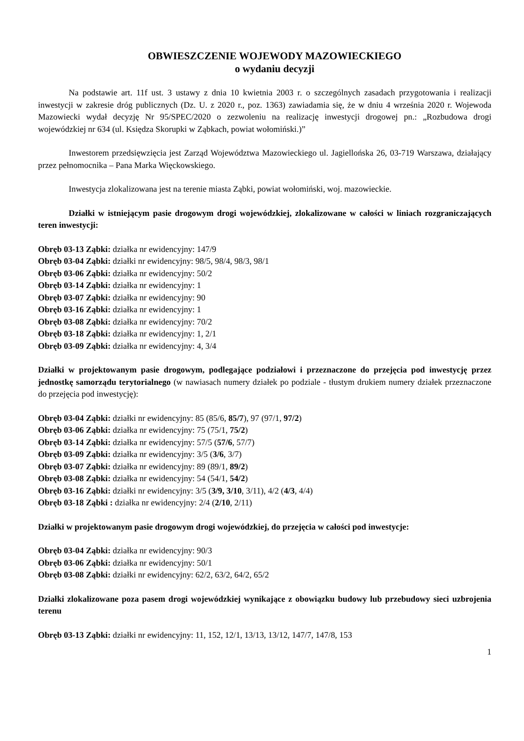OBWIESZCZENIE WOJEWODY MAZOWIECKIEGO
o wydaniu decyzji
Na podstawie art. 11f ust. 3 ustawy z dnia 10 kwietnia 2003 r. o szczególnych zasadach przygotowania i realizacji inwestycji w zakresie dróg publicznych (Dz. U. z 2020 r., poz. 1363) zawiadamia się, że w dniu 4 września 2020 r. Wojewoda Mazowiecki wydał decyzję Nr 95/SPEC/2020 o zezwoleniu na realizację inwestycji drogowej pn.: „Rozbudowa drogi wojewódzkiej nr 634 (ul. Księdza Skorupki w Ząbkach, powiat wołomiński.)”
Inwestorem przedsięwzięcia jest Zarząd Województwa Mazowieckiego ul. Jagiellońska 26, 03-719 Warszawa, działający przez pełnomocnika – Pana Marka Więckowskiego.
Inwestycja zlokalizowana jest na terenie miasta Ząbki, powiat wołomiński, woj. mazowieckie.
Działki w istniejącym pasie drogowym drogi wojewódzkiej, zlokalizowane w całości w liniach rozgraniczających teren inwestycji:
Obręb 03-13 Ząbki: działka nr ewidencyjny: 147/9
Obręb 03-04 Ząbki: działki nr ewidencyjny: 98/5, 98/4, 98/3, 98/1
Obręb 03-06 Ząbki: działka nr ewidencyjny: 50/2
Obręb 03-14 Ząbki: działka nr ewidencyjny: 1
Obręb 03-07 Ząbki: działka nr ewidencyjny: 90
Obręb 03-16 Ząbki: działka nr ewidencyjny: 1
Obręb 03-08 Ząbki: działka nr ewidencyjny: 70/2
Obręb 03-18 Ząbki: działka nr ewidencyjny: 1, 2/1
Obręb 03-09 Ząbki: działka nr ewidencyjny: 4, 3/4
Działki w projektowanym pasie drogowym, podlegające podziałowi i przeznaczone do przejęcia pod inwestycję przez jednostkę samorządu terytorialnego (w nawiasach numery działek po podziale - tłustym drukiem numery działek przeznaczone do przejęcia pod inwestycję):
Obręb 03-04 Ząbki: działki nr ewidencyjny: 85 (85/6, 85/7), 97 (97/1, 97/2)
Obręb 03-06 Ząbki: działka nr ewidencyjny: 75 (75/1, 75/2)
Obręb 03-14 Ząbki: działka nr ewidencyjny: 57/5 (57/6, 57/7)
Obręb 03-09 Ząbki: działka nr ewidencyjny: 3/5 (3/6, 3/7)
Obręb 03-07 Ząbki: działka nr ewidencyjny: 89 (89/1, 89/2)
Obręb 03-08 Ząbki: działka nr ewidencyjny: 54 (54/1, 54/2)
Obręb 03-16 Ząbki: działki nr ewidencyjny: 3/5 (3/9, 3/10, 3/11), 4/2 (4/3, 4/4)
Obręb 03-18 Ząbki : działka nr ewidencyjny: 2/4 (2/10, 2/11)
Działki w projektowanym pasie drogowym drogi wojewódzkiej, do przejęcia w całości pod inwestycje:
Obręb 03-04 Ząbki: działka nr ewidencyjny: 90/3
Obręb 03-06 Ząbki: działka nr ewidencyjny: 50/1
Obręb 03-08 Ząbki: działki nr ewidencyjny: 62/2, 63/2, 64/2, 65/2
Działki zlokalizowane poza pasem drogi wojewódzkiej wynikające z obowiązku budowy lub przebudowy sieci uzbrojenia terenu
Obręb 03-13 Ząbki: działki nr ewidencyjny: 11, 152, 12/1, 13/13, 13/12, 147/7, 147/8, 153
1